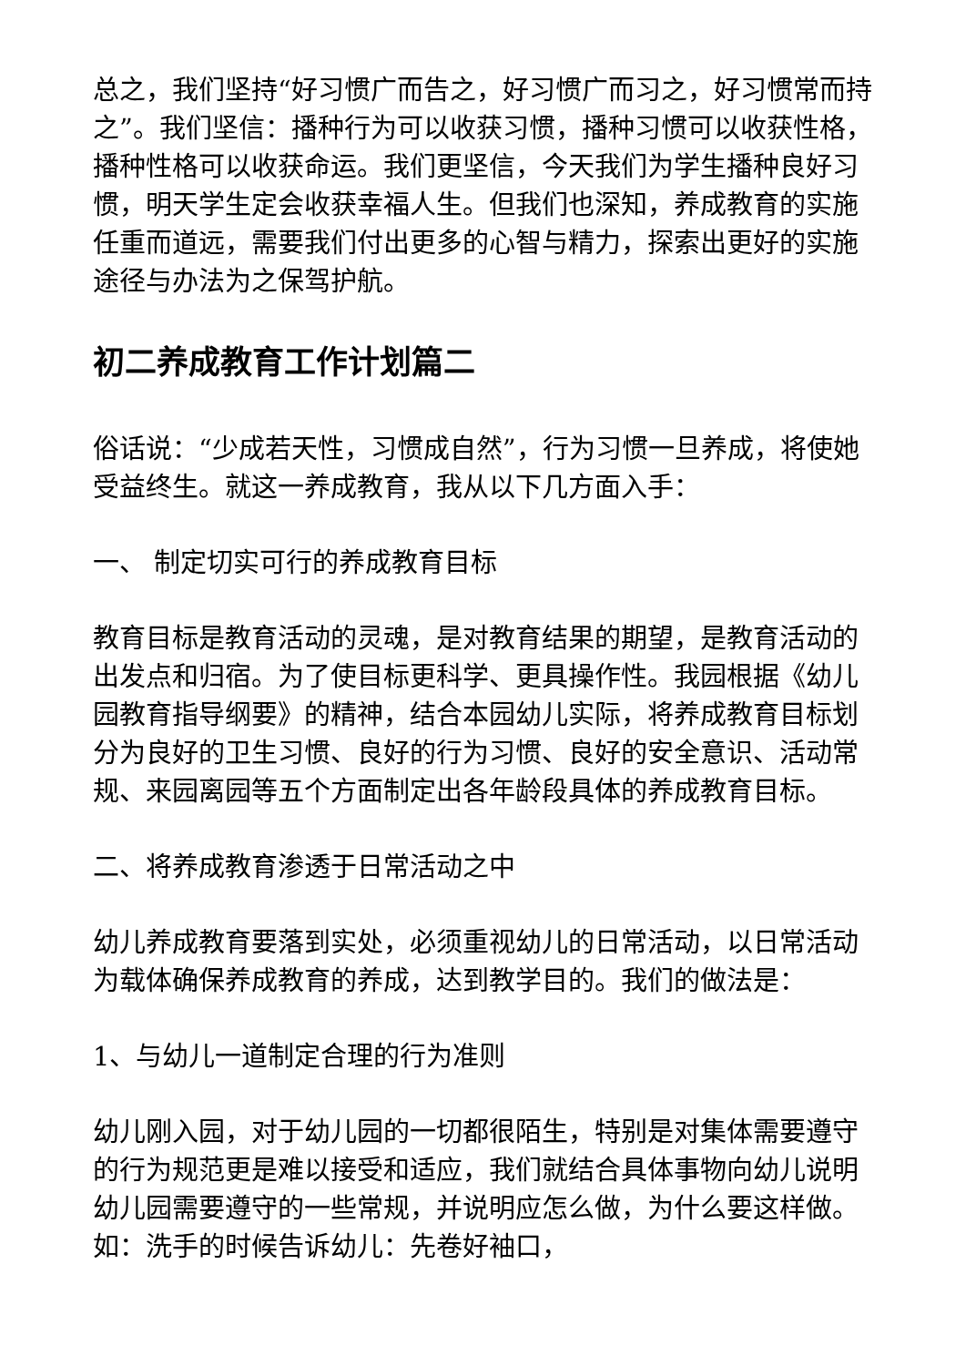总之，我们坚持“好习惯广而告之，好习惯广而习之，好习惯常而持之”。我们坚信：播种行为可以收获习惯，播种习惯可以收获性格，播种性格可以收获命运。我们更坚信，今天我们为学生播种良好习惯，明天学生定会收获幸福人生。但我们也深知，养成教育的实施任重而道远，需要我们付出更多的心智与精力，探索出更好的实施途径与办法为之保驾护航。
初二养成教育工作计划篇二
俗话说：“少成若天性，习惯成自然”，行为习惯一旦养成，将使她受益终生。就这一养成教育，我从以下几方面入手：
一、 制定切实可行的养成教育目标
教育目标是教育活动的灵魂，是对教育结果的期望，是教育活动的出发点和归宿。为了使目标更科学、更具操作性。我园根据《幼儿园教育指导纲要》的精神，结合本园幼儿实际，将养成教育目标划分为良好的卫生习惯、良好的行为习惯、良好的安全意识、活动常规、来园离园等五个方面制定出各年龄段具体的养成教育目标。
二、将养成教育渗透于日常活动之中
幼儿养成教育要落到实处，必须重视幼儿的日常活动，以日常活动为载体确保养成教育的养成，达到教学目的。我们的做法是：
1、与幼儿一道制定合理的行为准则
幼儿刚入园，对于幼儿园的一切都很陌生，特别是对集体需要遵守的行为规范更是难以接受和适应，我们就结合具体事物向幼儿说明幼儿园需要遵守的一些常规，并说明应怎么做，为什么要这样做。如：洗手的时候告诉幼儿：先卷好袖口，